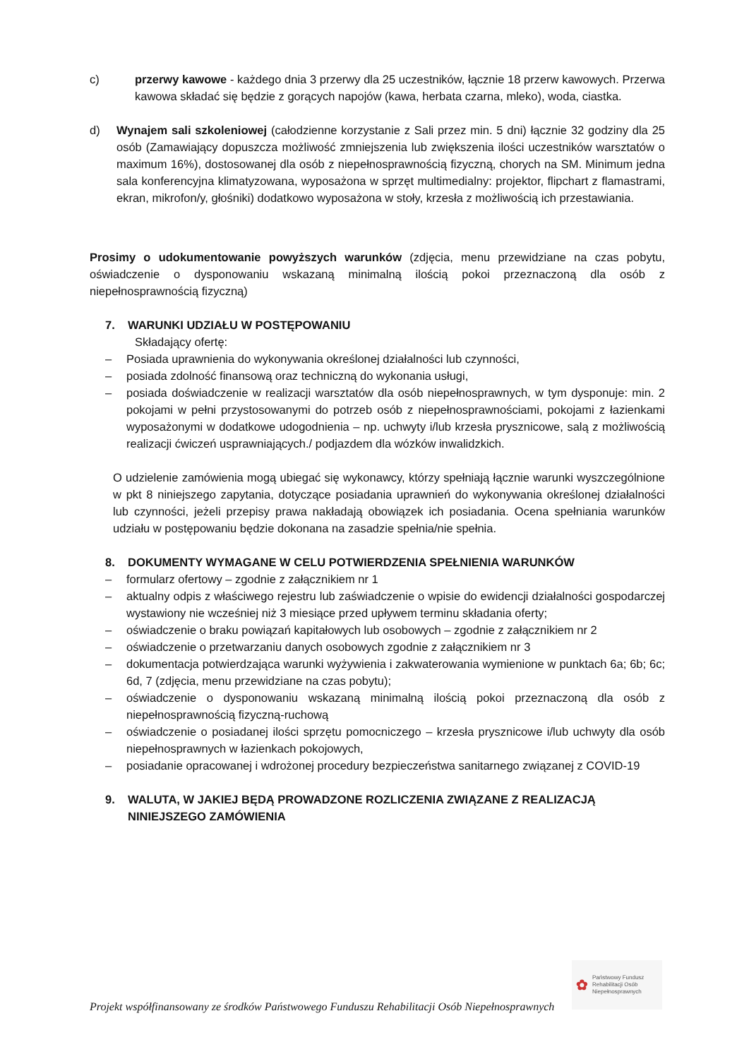c) przerwy kawowe - każdego dnia 3 przerwy dla 25 uczestników, łącznie 18 przerw kawowych. Przerwa kawowa składać się będzie z gorących napojów (kawa, herbata czarna, mleko), woda, ciastka.
d) Wynajem sali szkoleniowej (całodzienne korzystanie z Sali przez min. 5 dni) łącznie 32 godziny dla 25 osób (Zamawiający dopuszcza możliwość zmniejszenia lub zwiększenia ilości uczestników warsztatów o maximum 16%), dostosowanej dla osób z niepełnosprawnością fizyczną, chorych na SM. Minimum jedna sala konferencyjna klimatyzowana, wyposażona w sprzęt multimedialny: projektor, flipchart z flamastrami, ekran, mikrofon/y, głośniki) dodatkowo wyposażona w stoły, krzesła z możliwością ich przestawiania.
Prosimy o udokumentowanie powyższych warunków (zdjęcia, menu przewidziane na czas pobytu, oświadczenie o dysponowaniu wskazaną minimalną ilością pokoi przeznaczoną dla osób z niepełnosprawnością fizyczną)
7. WARUNKI UDZIAŁU W POSTĘPOWANIU
Składający ofertę:
‒ Posiada uprawnienia do wykonywania określonej działalności lub czynności,
‒ posiada zdolność finansową oraz techniczną do wykonania usługi,
‒ posiada doświadczenie w realizacji warsztatów dla osób niepełnosprawnych, w tym dysponuje: min. 2 pokojami w pełni przystosowanymi do potrzeb osób z niepełnosprawnościami, pokojami z łazienkami wyposażonymi w dodatkowe udogodnienia – np. uchwyty i/lub krzesła prysznicowe, salą z możliwością realizacji ćwiczeń usprawniających./ podjazdem dla wózków inwalidzkich.
O udzielenie zamówienia mogą ubiegać się wykonawcy, którzy spełniają łącznie warunki wyszczególnione w pkt 8 niniejszego zapytania, dotyczące posiadania uprawnień do wykonywania określonej działalności lub czynności, jeżeli przepisy prawa nakładają obowiązek ich posiadania. Ocena spełniania warunków udziału w postępowaniu będzie dokonana na zasadzie spełnia/nie spełnia.
8. DOKUMENTY WYMAGANE W CELU POTWIERDZENIA SPEŁNIENIA WARUNKÓW
– formularz ofertowy – zgodnie z załącznikiem nr 1
– aktualny odpis z właściwego rejestru lub zaświadczenie o wpisie do ewidencji działalności gospodarczej wystawiony nie wcześniej niż 3 miesiące przed upływem terminu składania oferty;
– oświadczenie o braku powiązań kapitałowych lub osobowych – zgodnie z załącznikiem nr 2
– oświadczenie o przetwarzaniu danych osobowych zgodnie z załącznikiem nr 3
– dokumentacja potwierdzająca warunki wyżywienia i zakwaterowania wymienione w punktach 6a; 6b; 6c; 6d, 7 (zdjęcia, menu przewidziane na czas pobytu);
– oświadczenie o dysponowaniu wskazaną minimalną ilością pokoi przeznaczoną dla osób z niepełnosprawnością fizyczną-ruchową
– oświadczenie o posiadanej ilości sprzętu pomocniczego – krzesła prysznicowe i/lub uchwyty dla osób niepełnosprawnych w łazienkach pokojowych,
– posiadanie opracowanej i wdrożonej procedury bezpieczeństwa sanitarnego związanej z COVID-19
9. WALUTA, W JAKIEJ BĘDĄ PROWADZONE ROZLICZENIA ZWIĄZANE Z REALIZACJĄ NINIEJSZEGO ZAMÓWIENIA
✿ Państwowy Fundusz
Rehabilitacji Osób
Niepełnosprawnych
Projekt współfinansowany ze środków Państwowego Funduszu Rehabilitacji Osób Niepełnosprawnych